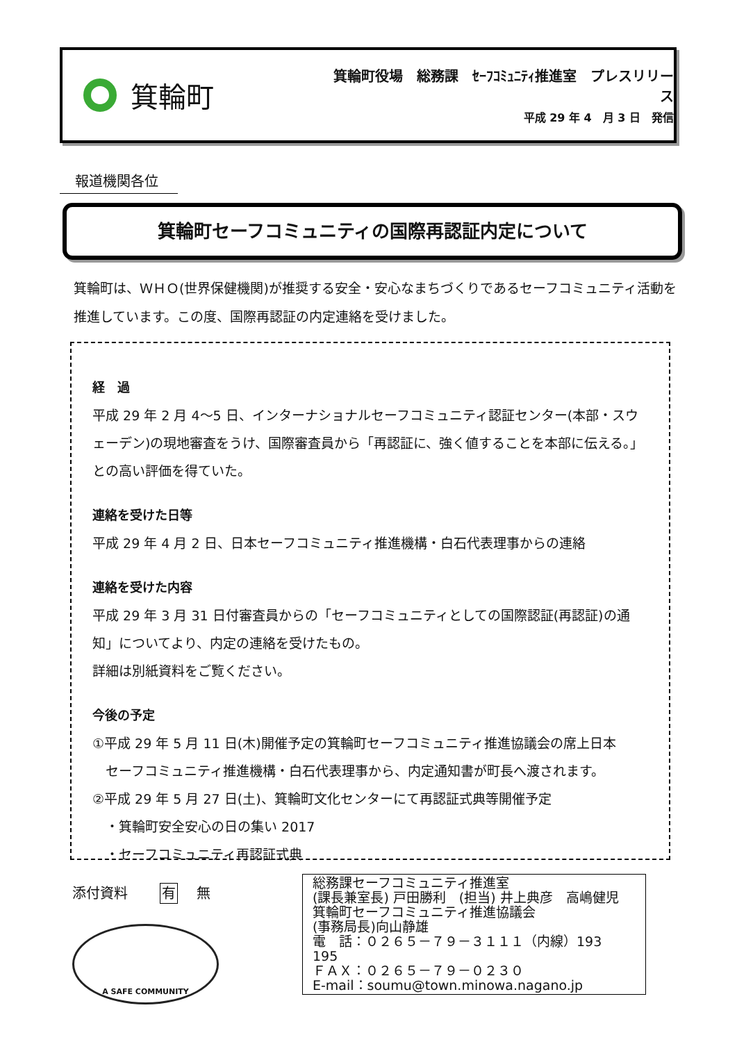箕輪町
箕輪町役場　総務課　ｾｰﾌｺﾐｭﾆﾃｨ推進室　プレスリリース
平成 29 年 4　月 3 日　発信
報道機関各位
箕輪町セーフコミュニティの国際再認証内定について
箕輪町は、ＷＨＯ(世界保健機関)が推奨する安全・安心なまちづくりであるセーフコミュニティ活動を推進しています。この度、国際再認証の内定連絡を受けました。
経　過
平成 29 年 2 月 4～5 日、インターナショナルセーフコミュニティ認証センター(本部・スウェーデン)の現地審査をうけ、国際審査員から「再認証に、強く値することを本部に伝える。」との高い評価を得ていた。
連絡を受けた日等
平成 29 年 4 月 2 日、日本セーフコミュニティ推進機構・白石代表理事からの連絡
連絡を受けた内容
平成 29 年 3 月 31 日付審査員からの「セーフコミュニティとしての国際認証(再認証)の通知」についてより、内定の連絡を受けたもの。
詳細は別紙資料をご覧ください。
今後の予定
①平成 29 年 5 月 11 日(木)開催予定の箕輪町セーフコミュニティ推進協議会の席上日本
　セーフコミュニティ推進機構・白石代表理事から、内定通知書が町長へ渡されます。
②平成 29 年 5 月 27 日(土)、箕輪町文化センターにて再認証式典等開催予定
　・箕輪町安全安心の日の集い 2017
　・セーフコミュニティ再認証式典
添付資料 有　 無
総務課セーフコミュニティ推進室
(課長兼室長) 戸田勝利　(担当) 井上典彦　高嶋健児
箕輪町セーフコミュニティ推進協議会
(事務局長)向山静雄
電　話：０２６５－７９－３１１１（内線）193　195
ＦＡＸ：０２６５－７９－０２３０
E-mail：soumu@town.minowa.nagano.jp
A SAFE COMMUNITY